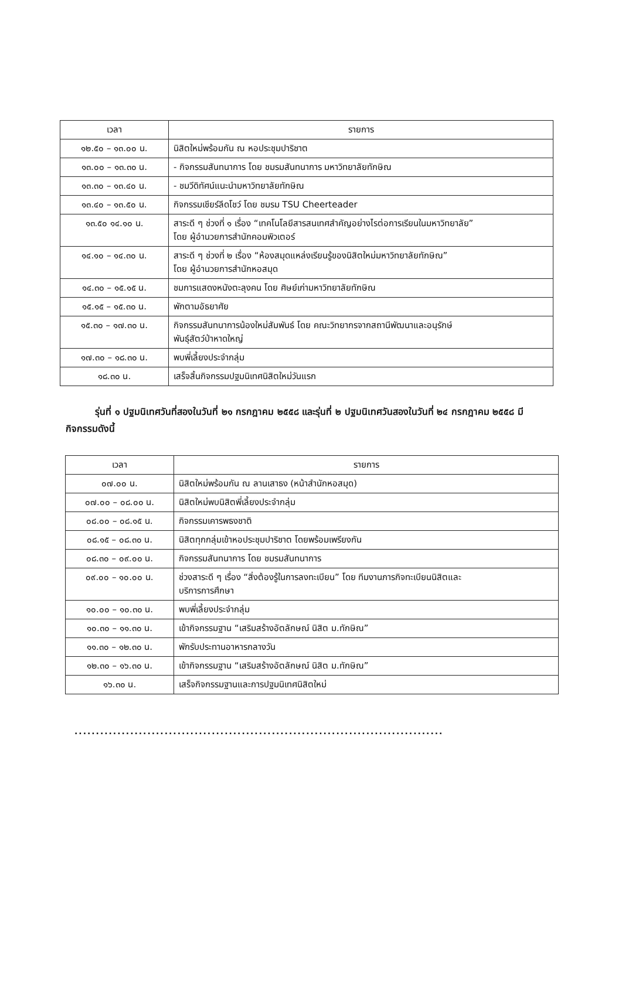| เวลา | รายการ |
| --- | --- |
| ๑๒.๕๐ – ๑๓.๐๐ น. | นิสิตใหม่พร้อมกัน ณ หอประชุมปาริชาต |
| ๑๓.๐๐ – ๑๓.๓๐ น. | - กิจกรรมสันทนาการ โดย ชมรมสันทนาการ มหาวิทยาลัยทักษิณ |
| ๑๓.๓๐ – ๑๓.๔๐ น. | - ชมวีดิทัศน์แนะนำมหาวิทยาลัยทักษิณ |
| ๑๓.๔๐ – ๑๓.๕๐ น. | กิจกรรมเชียร์ลีดโชว์ โดย ชมรม TSU Cheerteader |
| ๑๓.๕๐ ๑๔.๑๐ น. | สาระดี ๆ ช่วงที่ ๑ เรื่อง “เทคโนโลยีสารสนเทศสำคัญอย่างไรต่อการเรียนในมหาวิทยาลัย” โดย ผู้อำนวยการสำนักคอมพิวเตอร์ |
| ๑๔.๑๐ – ๑๔.๓๐ น. | สาระดี ๆ ช่วงที่ ๒ เรื่อง “ห้องสมุดแหล่งเรียนรู้ของนิสิตใหม่มหาวิทยาลัยทักษิณ” โดย ผู้อำนวยการสำนักหอสมุด |
| ๑๔.๓๐ – ๑๕.๑๕ น. | ชมการแสดงหนังตะลุงคน โดย ศิษย์เก่ามหาวิทยาลัยทักษิณ |
| ๑๕.๑๕ – ๑๕.๓๐ น. | พักตามอัธยาศัย |
| ๑๕.๓๐ – ๑๗.๓๐ น. | กิจกรรมสันทนาการน้องใหม่สัมพันธ์ โดย คณะวิทยากรจากสถานีพัฒนาและอนุรักษ์ พันธุ์สัตว์ป่าหาดใหญ่ |
| ๑๗.๓๐ – ๑๘.๓๐ น. | พบพี่เลี้ยงประจำกลุ่ม |
| ๑๘.๓๐ น. | เสร็จสิ้นกิจกรรมปฐมนิเทศนิสิตใหม่วันแรก |
รุ่นที่ ๑ ปฐมนิเทศวันที่สองในวันที่ ๒๑ กรกฎาคม ๒๕๕๘ และรุ่นที่ ๒ ปฐมนิเทศวันสองในวันที่ ๒๔ กรกฎาคม ๒๕๕๘ มีกิจกรรมดังนี้
| เวลา | รายการ |
| --- | --- |
| ๐๗.๐๐ น. | นิสิตใหม่พร้อมกัน ณ ลานเสาธง (หน้าสำนักหอสมุด) |
| ๐๗.๐๐ – ๐๘.๐๐ น. | นิสิตใหม่พบนิสิตพี่เลี้ยงประจำกลุ่ม |
| ๐๘.๐๐ – ๐๘.๑๕ น. | กิจกรรมเคารพธงชาติ |
| ๐๘.๑๕ – ๐๘.๓๐ น. | นิสิตทุกกลุ่มเข้าหอประชุมปาริชาต โดยพร้อมเพรียงกัน |
| ๐๘.๓๐ – ๐๙.๐๐ น. | กิจกรรมสันทนาการ โดย ชมรมสันทนาการ |
| ๐๙.๐๐ – ๑๐.๐๐ น. | ช่วงสาระดี ๆ เรื่อง “สิ่งต้องรู้ในการลงทะเบียน” โดย ทีมงานภารกิจทะเบียนนิสิตและ บริการการศึกษา |
| ๑๐.๐๐ – ๑๐.๓๐ น. | พบพี่เลี้ยงประจำกลุ่ม |
| ๑๐.๓๐ – ๑๑.๓๐ น. | เข้ากิจกรรมฐาน “เสริมสร้างอัตลักษณ์ นิสิต ม.ทักษิณ” |
| ๑๑.๓๐ – ๑๒.๓๐ น. | พักรับประทานอาหารกลางวัน |
| ๑๒.๓๐ – ๑๖.๓๐ น. | เข้ากิจกรรมฐาน “เสริมสร้างอัตลักษณ์ นิสิต ม.ทักษิณ” |
| ๑๖.๓๐ น. | เสร็จกิจกรรมฐานและการปฐมนิเทศนิสิตใหม่ |
......................................................................................